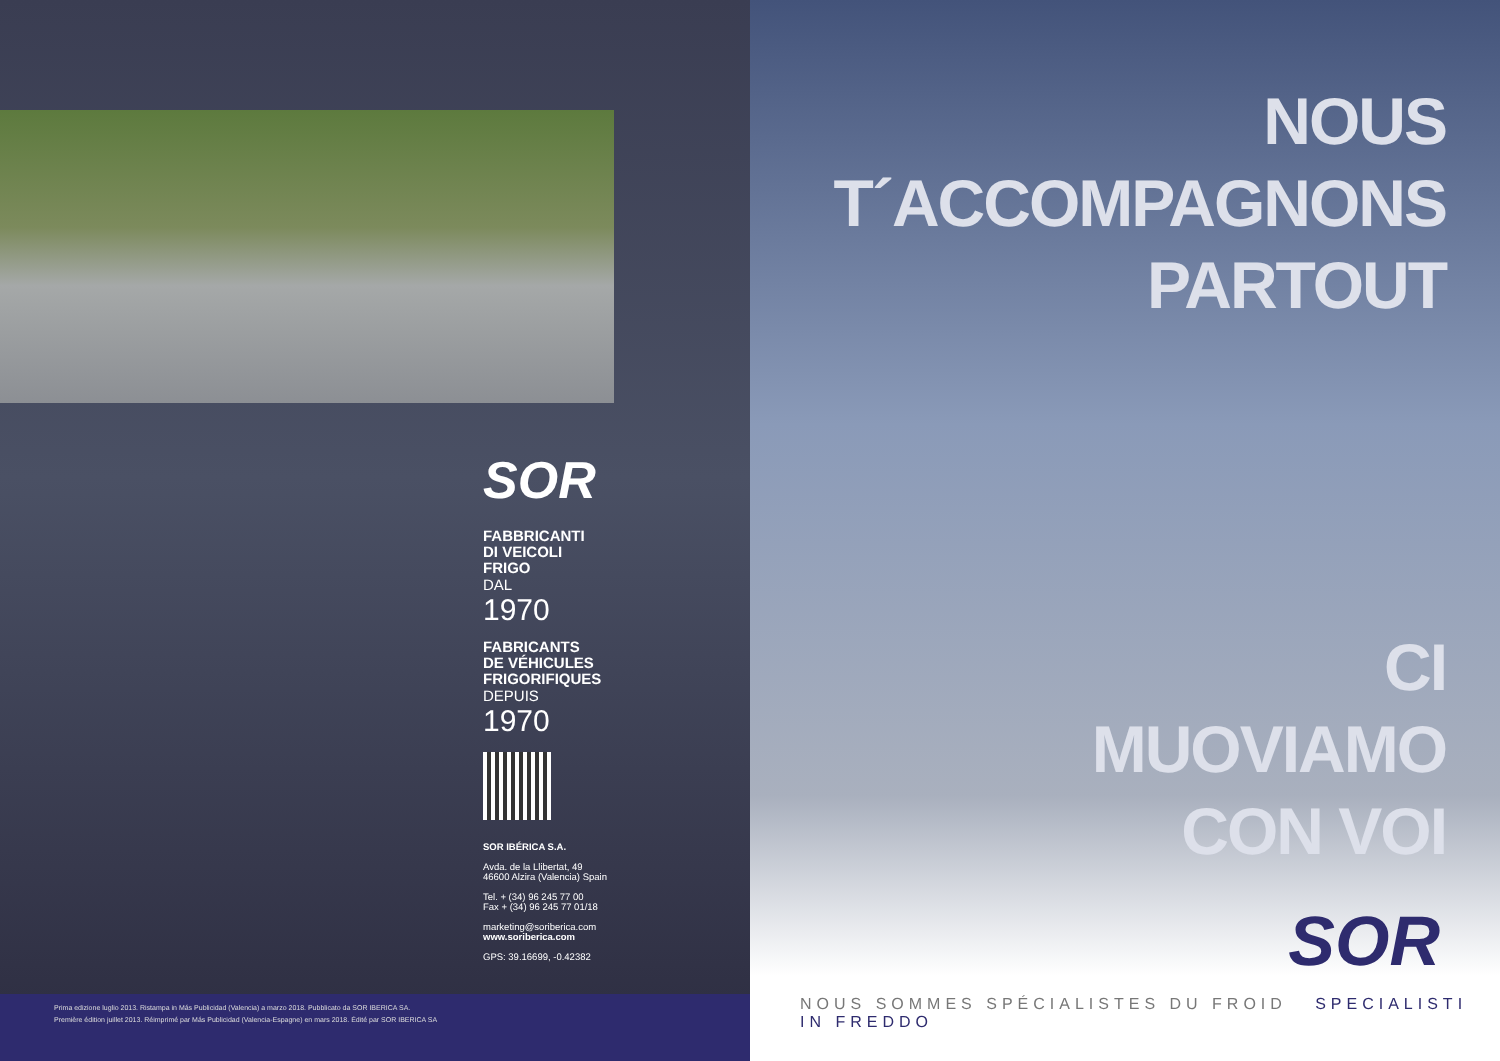SOR
FABBRICANTI
DI VEICOLI
FRIGO
DAL
1970
FABRICANTS
DE VÉHICULES
FRIGORIFIQUES
DEPUIS
1970
SOR IBÉRICA S.A.
Avda. de la Llibertat, 49
46600 Alzira (Valencia) Spain
Tel. + (34) 96 245 77 00
Fax + (34) 96 245 77 01/18
marketing@soriberica.com
www.soriberica.com
GPS: 39.16699, -0.42382
Prima edizione luglio 2013. Ristampa in Más Publicidad (Valencia) a marzo 2018. Pubblicato da SOR IBERICA SA.
Première édition juillet 2013. Réimprimé par Más Publicidad (Valencia-Espagne) en mars 2018. Édité par SOR IBERICA SA
NOUS
T´ACCOMPAGNONS
PARTOUT
CI
MUOVIAMO
CON VOI
SOR
NOUS SOMMES SPÉCIALISTES DU FROID SPECIALISTI IN FREDDO